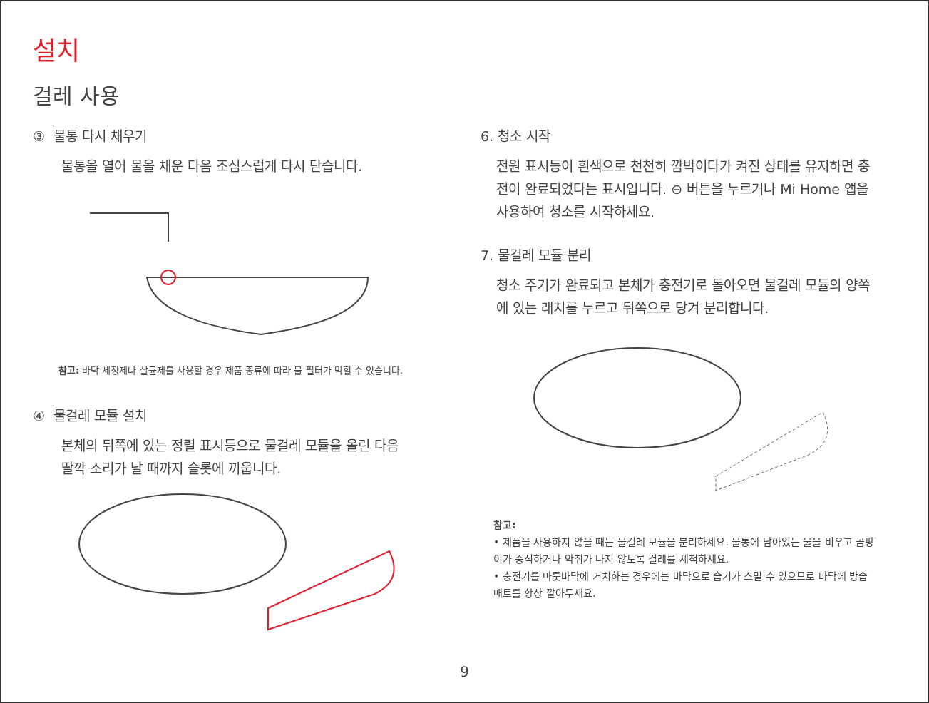설치
걸레 사용
③ 물통 다시 채우기
물통을 열어 물을 채운 다음 조심스럽게 다시 닫습니다.
참고: 바닥 세정제나 살균제를 사용할 경우 제품 종류에 따라 물 필터가 막힐 수 있습니다.
④ 물걸레 모듈 설치
본체의 뒤쪽에 있는 정렬 표시등으로 물걸레 모듈을 올린 다음
딸깍 소리가 날 때까지 슬롯에 끼웁니다.
6. 청소 시작
전원 표시등이 흰색으로 천천히 깜박이다가 켜진 상태를 유지하면 충전이 완료되었다는 표시입니다. ⊖ 버튼을 누르거나 Mi Home 앱을 사용하여 청소를 시작하세요.
7. 물걸레 모듈 분리
청소 주기가 완료되고 본체가 충전기로 돌아오면 물걸레 모듈의 양쪽에 있는 래치를 누르고 뒤쪽으로 당겨 분리합니다.
참고:
• 제품을 사용하지 않을 때는 물걸레 모듈을 분리하세요. 물통에 남아있는 물을 비우고 곰팡이가 증식하거나 악취가 나지 않도록 걸레를 세척하세요.
• 충전기를 마룻바닥에 거치하는 경우에는 바닥으로 습기가 스밀 수 있으므로 바닥에 방습 매트를 항상 깔아두세요.
9